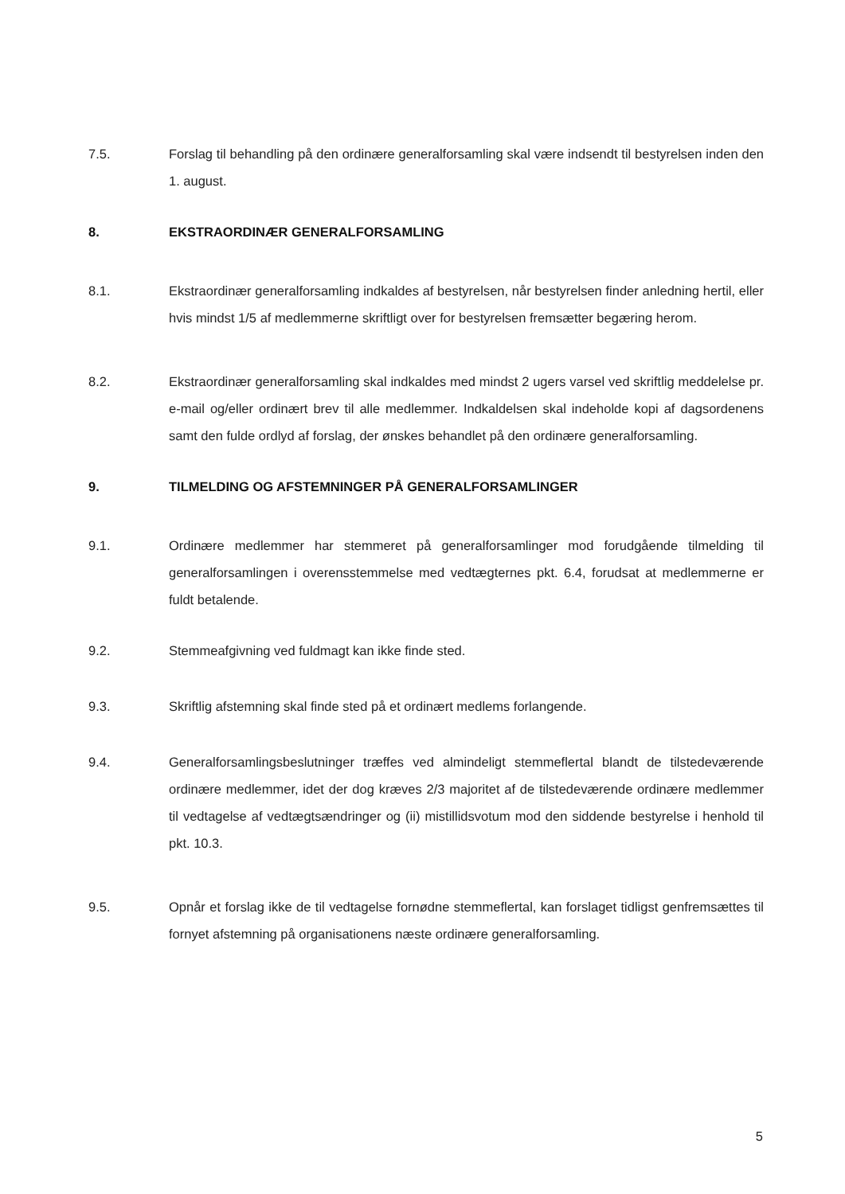7.5. Forslag til behandling på den ordinære generalforsamling skal være indsendt til bestyrelsen inden den 1. august.
8. EKSTRAORDINÆR GENERALFORSAMLING
8.1. Ekstraordinær generalforsamling indkaldes af bestyrelsen, når bestyrelsen finder anledning hertil, eller hvis mindst 1/5 af medlemmerne skriftligt over for bestyrelsen fremsætter begæring herom.
8.2. Ekstraordinær generalforsamling skal indkaldes med mindst 2 ugers varsel ved skriftlig meddelelse pr. e-mail og/eller ordinært brev til alle medlemmer. Indkaldelsen skal indeholde kopi af dagsordenens samt den fulde ordlyd af forslag, der ønskes behandlet på den ordinære generalforsamling.
9. TILMELDING OG AFSTEMNINGER PÅ GENERALFORSAMLINGER
9.1. Ordinære medlemmer har stemmeret på generalforsamlinger mod forudgående tilmelding til generalforsamlingen i overensstemmelse med vedtægternes pkt. 6.4, forudsat at medlemmerne er fuldt betalende.
9.2. Stemmeafgivning ved fuldmagt kan ikke finde sted.
9.3. Skriftlig afstemning skal finde sted på et ordinært medlems forlangende.
9.4. Generalforsamlingsbeslutninger træffes ved almindeligt stemmeflertal blandt de tilstedeværende ordinære medlemmer, idet der dog kræves 2/3 majoritet af de tilstedeværende ordinære medlemmer til vedtagelse af vedtægtsændringer og (ii) mistillidsvotum mod den siddende bestyrelse i henhold til pkt. 10.3.
9.5. Opnår et forslag ikke de til vedtagelse fornødne stemmeflertal, kan forslaget tidligst genfremsættes til fornyet afstemning på organisationens næste ordinære generalforsamling.
5